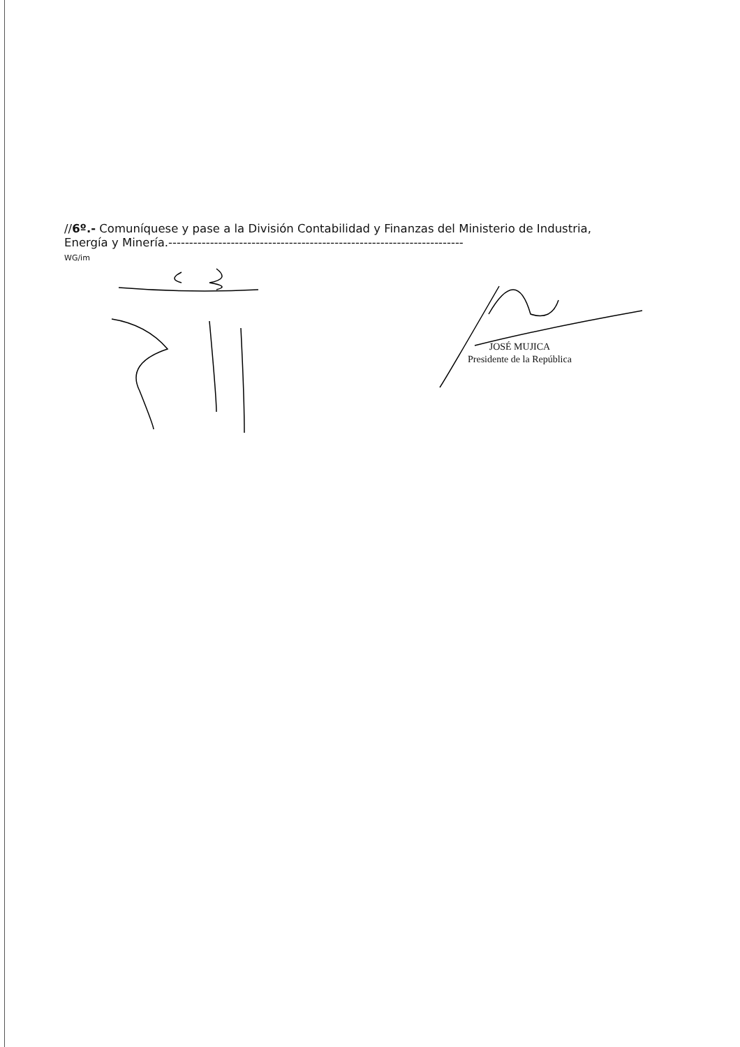//6º.- Comuníquese y pase a la División Contabilidad y Finanzas del Ministerio de Industria, Energía y Minería.-----------------------------------------------------------------------
WG/im
JOSÉ MUJICA
Presidente de la República